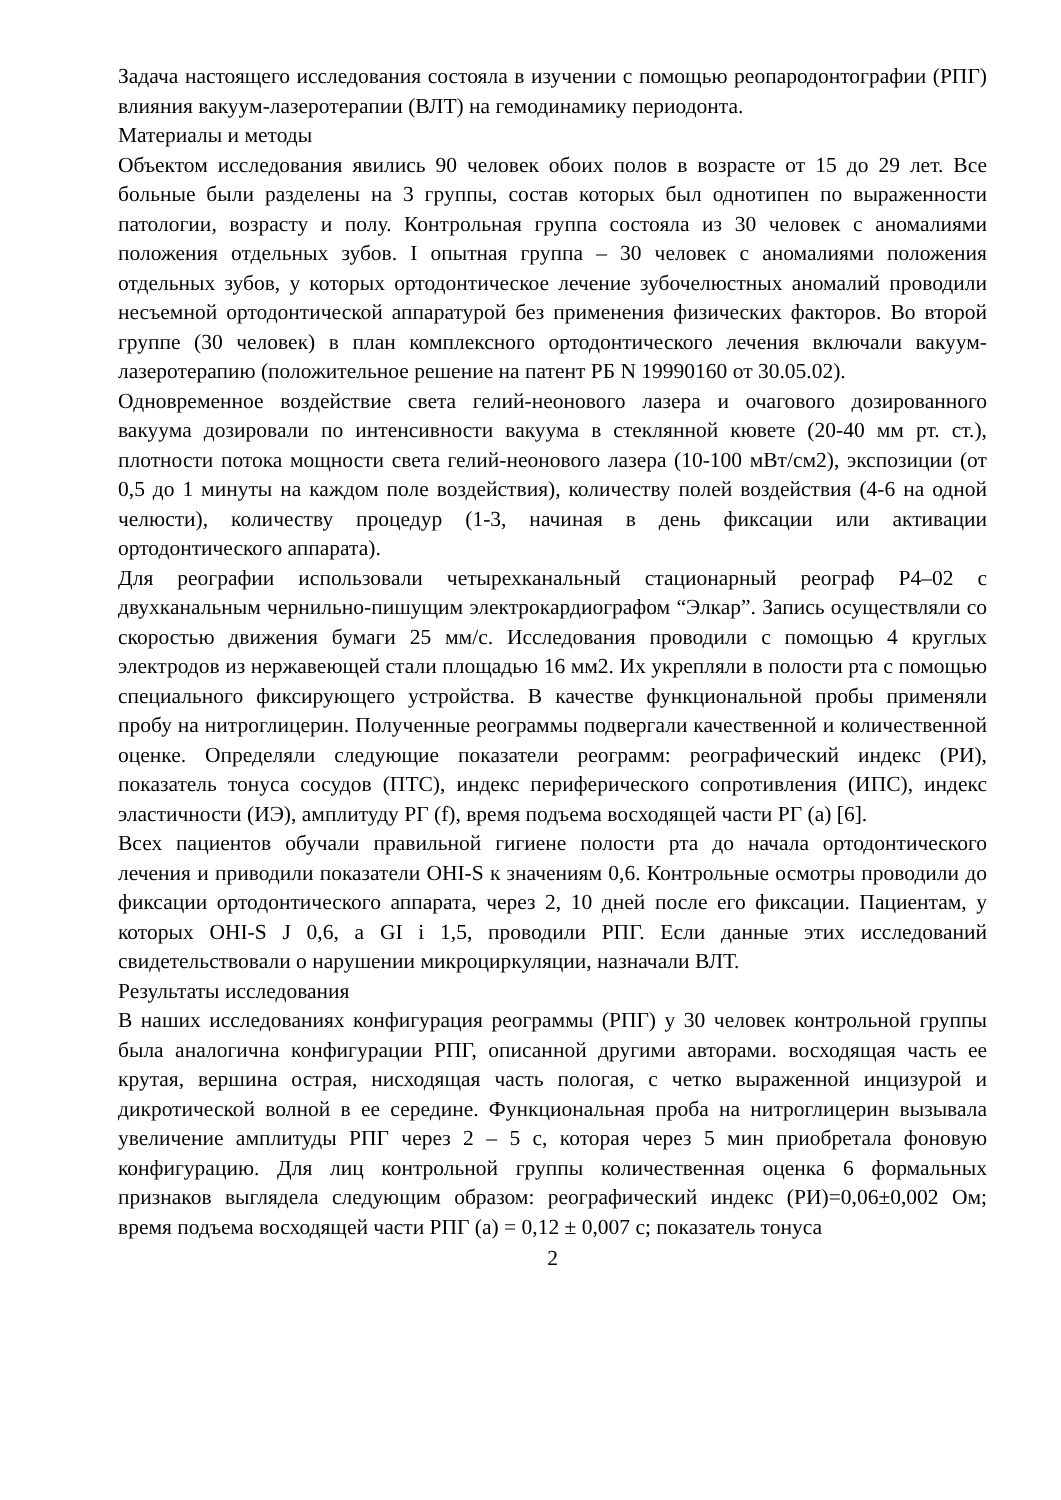Задача настоящего исследования состояла в изучении с помощью реопародонтографии (РПГ) влияния вакуум-лазеротерапии (ВЛТ) на гемодинамику периодонта.
Материалы и методы
Объектом исследования явились 90 человек обоих полов в возрасте от 15 до 29 лет. Все больные были разделены на 3 группы, состав которых был однотипен по выраженности патологии, возрасту и полу. Контрольная группа состояла из 30 человек с аномалиями положения отдельных зубов. I опытная группа – 30 человек с аномалиями положения отдельных зубов, у которых ортодонтическое лечение зубочелюстных аномалий проводили несъемной ортодонтической аппаратурой без применения физических факторов. Во второй группе (30 человек) в план комплексного ортодонтического лечения включали вакуум-лазеротерапию (положительное решение на патент РБ N 19990160 от 30.05.02).
Одновременное воздействие света гелий-неонового лазера и очагового дозированного вакуума дозировали по интенсивности вакуума в стеклянной кювете (20-40 мм рт. ст.), плотности потока мощности света гелий-неонового лазера (10-100 мВт/см2), экспозиции (от 0,5 до 1 минуты на каждом поле воздействия), количеству полей воздействия (4-6 на одной челюсти), количеству процедур (1-3, начиная в день фиксации или активации ортодонтического аппарата).
Для реографии использовали четырехканальный стационарный реограф Р4–02 с двухканальным чернильно-пишущим электрокардиографом “Элкар”. Запись осуществляли со скоростью движения бумаги 25 мм/с. Исследования проводили с помощью 4 круглых электродов из нержавеющей стали площадью 16 мм2. Их укрепляли в полости рта с помощью специального фиксирующего устройства. В качестве функциональной пробы применяли пробу на нитроглицерин. Полученные реограммы подвергали качественной и количественной оценке. Определяли следующие показатели реограмм: реографический индекс (РИ), показатель тонуса сосудов (ПТС), индекс периферического сопротивления (ИПС), индекс эластичности (ИЭ), амплитуду РГ (f), время подъема восходящей части РГ (a) [6].
Всех пациентов обучали правильной гигиене полости рта до начала ортодонтического лечения и приводили показатели OHI-S к значениям 0,6. Контрольные осмотры проводили до фиксации ортодонтического аппарата, через 2, 10 дней после его фиксации. Пациентам, у которых OHI-S J 0,6, а GI i 1,5, проводили РПГ. Если данные этих исследований свидетельствовали о нарушении микроциркуляции, назначали ВЛТ.
Результаты исследования
В наших исследованиях конфигурация реограммы (РПГ) у 30 человек контрольной группы была аналогична конфигурации РПГ, описанной другими авторами. восходящая часть ее крутая, вершина острая, нисходящая часть пологая, с четко выраженной инцизурой и дикротической волной в ее середине. Функциональная проба на нитроглицерин вызывала увеличение амплитуды РПГ через 2 – 5 с, которая через 5 мин приобретала фоновую конфигурацию. Для лиц контрольной группы количественная оценка 6 формальных признаков выглядела следующим образом: реографический индекс (РИ)=0,06±0,002 Ом; время подъема восходящей части РПГ (а) = 0,12 ± 0,007 с; показатель тонуса
2